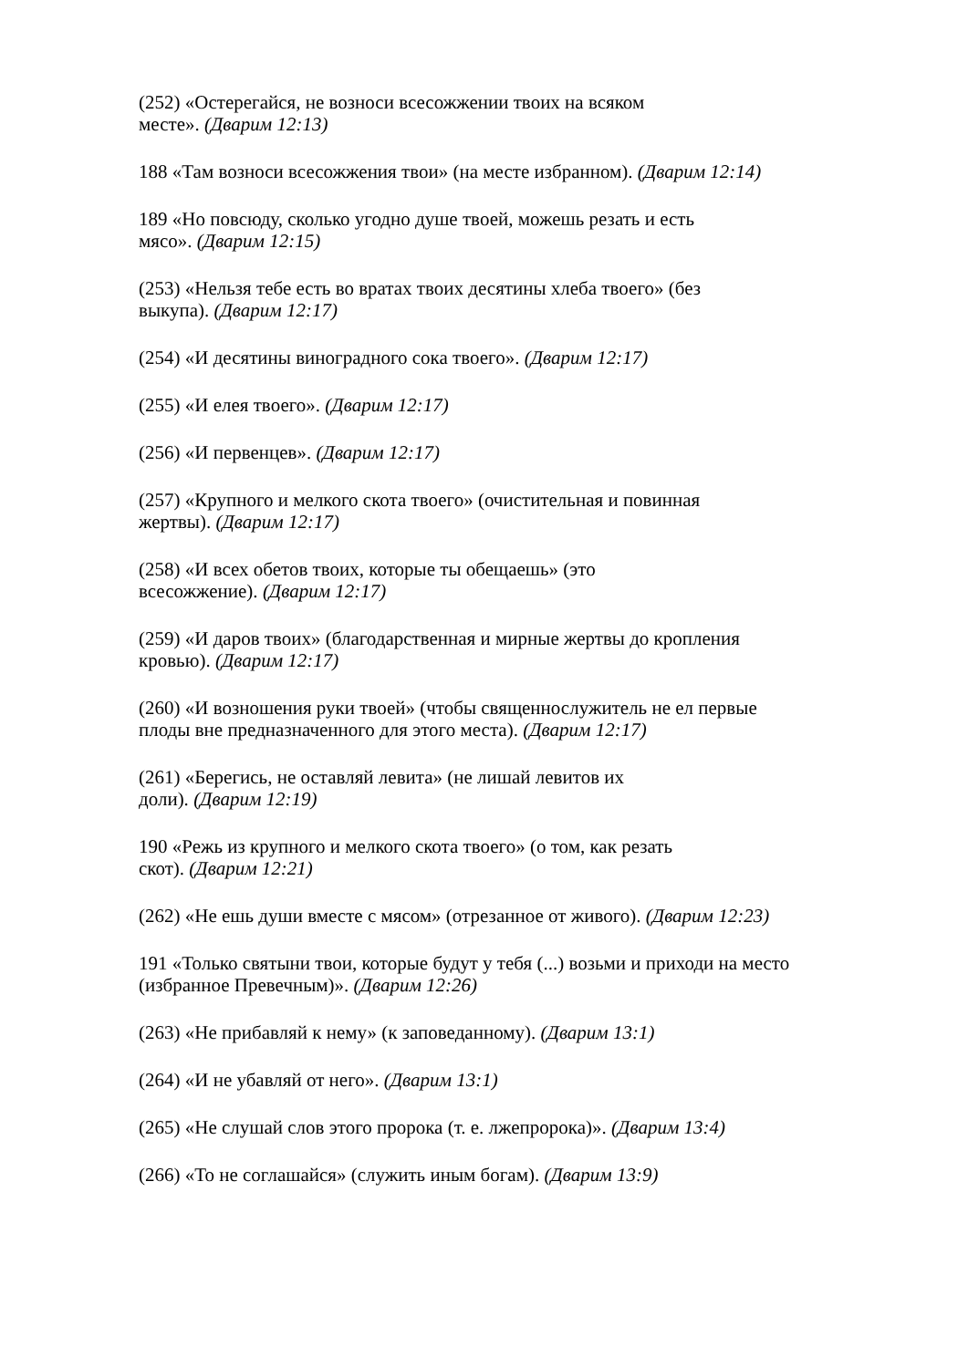(252) «Остерегайся, не возноси всесожжении твоих на всяком
месте». (Дварим 12:13)
188 «Там возноси всесожжения твои» (на месте избранном). (Дварим 12:14)
189 «Но повсюду, сколько угодно душе твоей, можешь резать и есть
мясо». (Дварим 12:15)
(253) «Нельзя тебе есть во вратах твоих десятины хлеба твоего» (без
выкупа). (Дварим 12:17)
(254) «И десятины виноградного сока твоего». (Дварим 12:17)
(255) «И елея твоего». (Дварим 12:17)
(256) «И первенцев». (Дварим 12:17)
(257) «Крупного и мелкого скота твоего» (очистительная и повинная
жертвы). (Дварим 12:17)
(258) «И всех обетов твоих, которые ты обещаешь» (это
всесожжение). (Дварим 12:17)
(259) «И даров твоих» (благодарственная и мирные жертвы до кропления
кровью). (Дварим 12:17)
(260) «И возношения руки твоей» (чтобы священнослужитель не ел первые
плоды вне предназначенного для этого места). (Дварим 12:17)
(261) «Берегись, не оставляй левита» (не лишай левитов их
доли). (Дварим 12:19)
190 «Режь из крупного и мелкого скота твоего» (о том, как резать
скот). (Дварим 12:21)
(262) «Не ешь души вместе с мясом» (отрезанное от живого). (Дварим 12:23)
191 «Только святыни твои, которые будут у тебя (...) возьми и приходи на место
(избранное Превечным)». (Дварим 12:26)
(263) «Не прибавляй к нему» (к заповеданному). (Дварим 13:1)
(264) «И не убавляй от него». (Дварим 13:1)
(265) «Не слушай слов этого пророка (т. е. лжепророка)». (Дварим 13:4)
(266) «То не соглашайся» (служить иным богам). (Дварим 13:9)